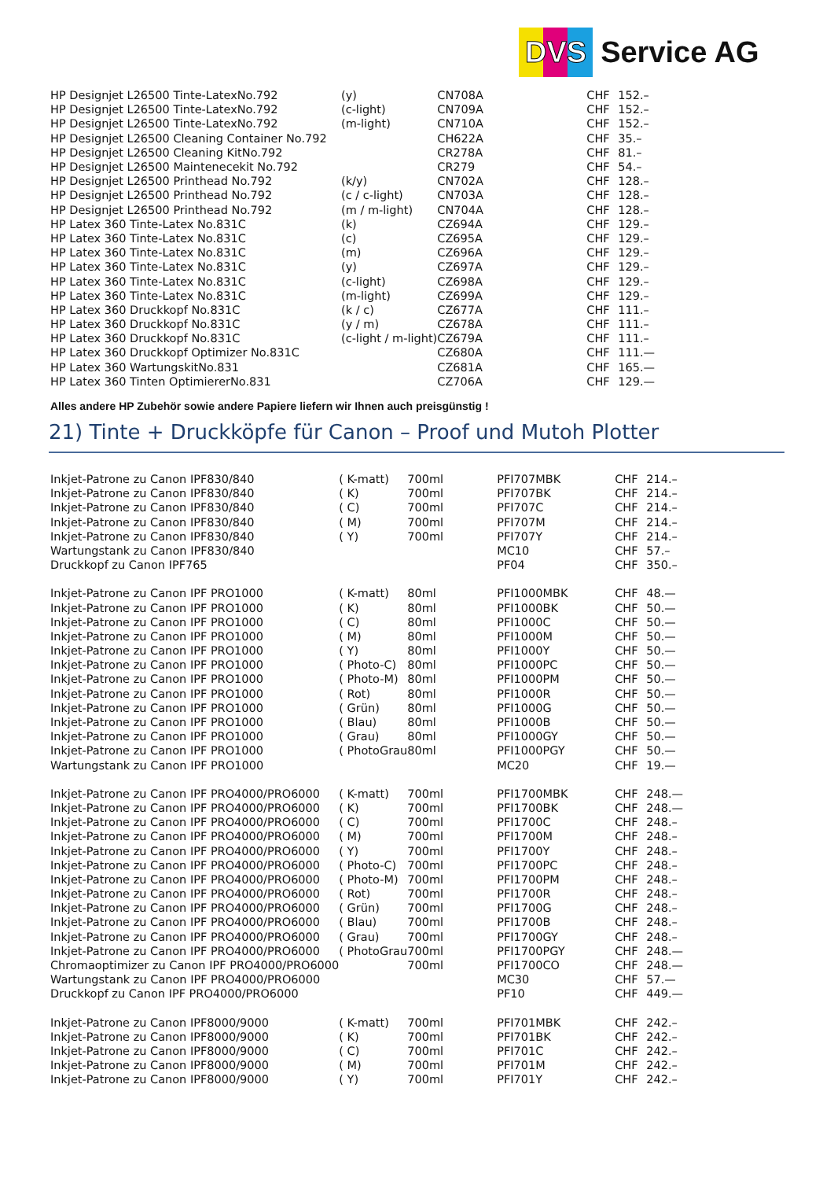DVS Service AG
| HP Designjet L26500 Tinte-LatexNo.792 | (y) | CN708A | CHF | 152.– |
| HP Designjet L26500 Tinte-LatexNo.792 | (c-light) | CN709A | CHF | 152.– |
| HP Designjet L26500 Tinte-LatexNo.792 | (m-light) | CN710A | CHF | 152.– |
| HP Designjet L26500 Cleaning Container No.792 | | CH622A | CHF | 35.– |
| HP Designjet L26500 Cleaning KitNo.792 | | CR278A | CHF | 81.– |
| HP Designjet L26500 Maintenecekit No.792 | | CR279 | CHF | 54.– |
| HP Designjet L26500 Printhead No.792 | (k/y) | CN702A | CHF | 128.– |
| HP Designjet L26500 Printhead No.792 | (c / c-light) | CN703A | CHF | 128.– |
| HP Designjet L26500 Printhead No.792 | (m / m-light) | CN704A | CHF | 128.– |
| HP Latex 360 Tinte-Latex No.831C | (k) | CZ694A | CHF | 129.– |
| HP Latex 360 Tinte-Latex No.831C | (c) | CZ695A | CHF | 129.– |
| HP Latex 360 Tinte-Latex No.831C | (m) | CZ696A | CHF | 129.– |
| HP Latex 360 Tinte-Latex No.831C | (y) | CZ697A | CHF | 129.– |
| HP Latex 360 Tinte-Latex No.831C | (c-light) | CZ698A | CHF | 129.– |
| HP Latex 360 Tinte-Latex No.831C | (m-light) | CZ699A | CHF | 129.– |
| HP Latex 360 Druckkopf No.831C | (k / c) | CZ677A | CHF | 111.– |
| HP Latex 360 Druckkopf No.831C | (y / m) | CZ678A | CHF | 111.– |
| HP Latex 360 Druckkopf No.831C | (c-light / m-light) | CZ679A | CHF | 111.– |
| HP Latex 360 Druckkopf Optimizer No.831C | | CZ680A | CHF | 111.— |
| HP Latex 360 WartungskitNo.831 | | CZ681A | CHF | 165.— |
| HP Latex 360 Tinten OptimiererNo.831 | | CZ706A | CHF | 129.— |
Alles andere HP Zubehör sowie andere Papiere liefern wir Ihnen auch preisgünstig !
21) Tinte + Druckköpfe für Canon – Proof und Mutoh Plotter
| Inkjet-Patrone zu Canon IPF830/840 | ( K-matt) | 700ml | PFI707MBK | CHF | 214.– |
| Inkjet-Patrone zu Canon IPF830/840 | ( K) | 700ml | PFI707BK | CHF | 214.– |
| Inkjet-Patrone zu Canon IPF830/840 | ( C) | 700ml | PFI707C | CHF | 214.– |
| Inkjet-Patrone zu Canon IPF830/840 | ( M) | 700ml | PFI707M | CHF | 214.– |
| Inkjet-Patrone zu Canon IPF830/840 | ( Y) | 700ml | PFI707Y | CHF | 214.– |
| Wartungstank zu Canon IPF830/840 | | | MC10 | CHF | 57.– |
| Druckkopf zu Canon IPF765 | | | PF04 | CHF | 350.– |
| Inkjet-Patrone zu Canon IPF PRO1000 | ( K-matt) | 80ml | PFI1000MBK | CHF | 48.— |
| Inkjet-Patrone zu Canon IPF PRO1000 | ( K) | 80ml | PFI1000BK | CHF | 50.— |
| Inkjet-Patrone zu Canon IPF PRO1000 | ( C) | 80ml | PFI1000C | CHF | 50.— |
| Inkjet-Patrone zu Canon IPF PRO1000 | ( M) | 80ml | PFI1000M | CHF | 50.— |
| Inkjet-Patrone zu Canon IPF PRO1000 | ( Y) | 80ml | PFI1000Y | CHF | 50.— |
| Inkjet-Patrone zu Canon IPF PRO1000 | ( Photo-C) | 80ml | PFI1000PC | CHF | 50.— |
| Inkjet-Patrone zu Canon IPF PRO1000 | ( Photo-M) | 80ml | PFI1000PM | CHF | 50.— |
| Inkjet-Patrone zu Canon IPF PRO1000 | ( Rot) | 80ml | PFI1000R | CHF | 50.— |
| Inkjet-Patrone zu Canon IPF PRO1000 | ( Grün) | 80ml | PFI1000G | CHF | 50.— |
| Inkjet-Patrone zu Canon IPF PRO1000 | ( Blau) | 80ml | PFI1000B | CHF | 50.— |
| Inkjet-Patrone zu Canon IPF PRO1000 | ( Grau) | 80ml | PFI1000GY | CHF | 50.— |
| Inkjet-Patrone zu Canon IPF PRO1000 | ( PhotoGrau | 80ml | PFI1000PGY | CHF | 50.— |
| Wartungstank zu Canon IPF PRO1000 | | | MC20 | CHF | 19.— |
| Inkjet-Patrone zu Canon IPF PRO4000/PRO6000 | ( K-matt) | 700ml | PFI1700MBK | CHF | 248.— |
| Inkjet-Patrone zu Canon IPF PRO4000/PRO6000 | ( K) | 700ml | PFI1700BK | CHF | 248.— |
| Inkjet-Patrone zu Canon IPF PRO4000/PRO6000 | ( C) | 700ml | PFI1700C | CHF | 248.– |
| Inkjet-Patrone zu Canon IPF PRO4000/PRO6000 | ( M) | 700ml | PFI1700M | CHF | 248.– |
| Inkjet-Patrone zu Canon IPF PRO4000/PRO6000 | ( Y) | 700ml | PFI1700Y | CHF | 248.– |
| Inkjet-Patrone zu Canon IPF PRO4000/PRO6000 | ( Photo-C) | 700ml | PFI1700PC | CHF | 248.– |
| Inkjet-Patrone zu Canon IPF PRO4000/PRO6000 | ( Photo-M) | 700ml | PFI1700PM | CHF | 248.– |
| Inkjet-Patrone zu Canon IPF PRO4000/PRO6000 | ( Rot) | 700ml | PFI1700R | CHF | 248.– |
| Inkjet-Patrone zu Canon IPF PRO4000/PRO6000 | ( Grün) | 700ml | PFI1700G | CHF | 248.– |
| Inkjet-Patrone zu Canon IPF PRO4000/PRO6000 | ( Blau) | 700ml | PFI1700B | CHF | 248.– |
| Inkjet-Patrone zu Canon IPF PRO4000/PRO6000 | ( Grau) | 700ml | PFI1700GY | CHF | 248.– |
| Inkjet-Patrone zu Canon IPF PRO4000/PRO6000 | ( PhotoGrau | 700ml | PFI1700PGY | CHF | 248.— |
| Chromaoptimizer zu Canon IPF PRO4000/PRO6000 | | 700ml | PFI1700CO | CHF | 248.— |
| Wartungstank zu Canon IPF PRO4000/PRO6000 | | | MC30 | CHF | 57.— |
| Druckkopf zu Canon IPF PRO4000/PRO6000 | | | PF10 | CHF | 449.— |
| Inkjet-Patrone zu Canon IPF8000/9000 | ( K-matt) | 700ml | PFI701MBK | CHF | 242.– |
| Inkjet-Patrone zu Canon IPF8000/9000 | ( K) | 700ml | PFI701BK | CHF | 242.– |
| Inkjet-Patrone zu Canon IPF8000/9000 | ( C) | 700ml | PFI701C | CHF | 242.– |
| Inkjet-Patrone zu Canon IPF8000/9000 | ( M) | 700ml | PFI701M | CHF | 242.– |
| Inkjet-Patrone zu Canon IPF8000/9000 | ( Y) | 700ml | PFI701Y | CHF | 242.– |